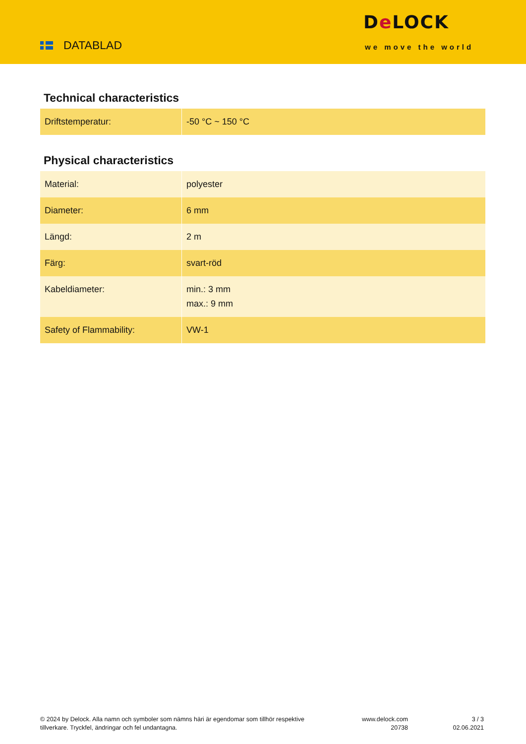DATABLAD
De LOCK
we move the world
Technical characteristics
| Driftstemperatur: | -50 °C ~ 150 °C |
Physical characteristics
| Material: | polyester |
| Diameter: | 6 mm |
| Längd: | 2 m |
| Färg: | svart-röd |
| Kabeldiameter: | min.: 3 mm max.: 9 mm |
| Safety of Flammability: | VW-1 |
© 2024 by Delock. Alla namn och symboler som nämns häri är egendomar som tillhör respektive tillverkare. Tryckfel, ändringar och fel undantagna.
www.delock.com
20738
3 / 3
02.06.2021